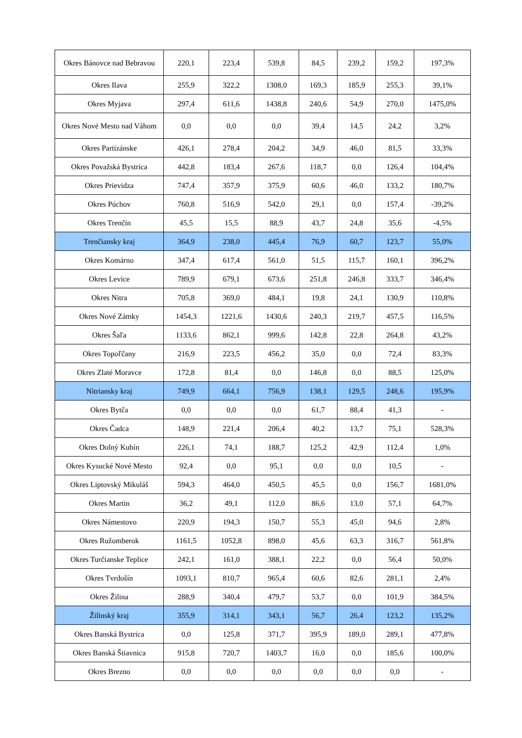| Okres Bánovce nad Bebravou | 220,1 | 223,4 | 539,8 | 84,5 | 239,2 | 159,2 | 197,3% |
| Okres Ilava | 255,9 | 322,2 | 1308,0 | 169,3 | 185,9 | 255,3 | 39,1% |
| Okres Myjava | 297,4 | 611,6 | 1438,8 | 240,6 | 54,9 | 270,0 | 1475,0% |
| Okres Nové Mesto nad Váhom | 0,0 | 0,0 | 0,0 | 39,4 | 14,5 | 24,2 | 3,2% |
| Okres Partizánske | 426,1 | 278,4 | 204,2 | 34,9 | 46,0 | 81,5 | 33,3% |
| Okres Považská Bystrica | 442,8 | 183,4 | 267,6 | 118,7 | 0,0 | 126,4 | 104,4% |
| Okres Prievidza | 747,4 | 357,9 | 375,9 | 60,6 | 46,0 | 133,2 | 180,7% |
| Okres Púchov | 760,8 | 516,9 | 542,0 | 29,1 | 0,0 | 157,4 | -39,2% |
| Okres Trenčín | 45,5 | 15,5 | 88,9 | 43,7 | 24,8 | 35,6 | -4,5% |
| Trenčiansky kraj | 364,9 | 238,0 | 445,4 | 76,9 | 60,7 | 123,7 | 55,0% |
| Okres Komárno | 347,4 | 617,4 | 561,0 | 51,5 | 115,7 | 160,1 | 396,2% |
| Okres Levice | 789,9 | 679,1 | 673,6 | 251,8 | 246,8 | 333,7 | 346,4% |
| Okres Nitra | 705,8 | 369,0 | 484,1 | 19,8 | 24,1 | 130,9 | 110,8% |
| Okres Nové Zámky | 1454,3 | 1221,6 | 1430,6 | 240,3 | 219,7 | 457,5 | 116,5% |
| Okres Šaľa | 1133,6 | 862,1 | 999,6 | 142,8 | 22,8 | 264,8 | 43,2% |
| Okres Topoľčany | 216,9 | 223,5 | 456,2 | 35,0 | 0,0 | 72,4 | 83,3% |
| Okres Zlaté Moravce | 172,8 | 81,4 | 0,0 | 146,8 | 0,0 | 88,5 | 125,0% |
| Nitriansky kraj | 749,9 | 664,1 | 756,9 | 138,1 | 129,5 | 248,6 | 195,9% |
| Okres Bytča | 0,0 | 0,0 | 0,0 | 61,7 | 88,4 | 41,3 | - |
| Okres Čadca | 148,9 | 221,4 | 206,4 | 40,2 | 13,7 | 75,1 | 528,3% |
| Okres Dolný Kubín | 226,1 | 74,1 | 188,7 | 125,2 | 42,9 | 112,4 | 1,0% |
| Okres Kysucké Nové Mesto | 92,4 | 0,0 | 95,1 | 0,0 | 0,0 | 10,5 | - |
| Okres Liptovský Mikuláš | 594,3 | 464,0 | 450,5 | 45,5 | 0,0 | 156,7 | 1681,0% |
| Okres Martin | 36,2 | 49,1 | 112,0 | 86,6 | 13,0 | 57,1 | 64,7% |
| Okres Námestovo | 220,9 | 194,3 | 150,7 | 55,3 | 45,0 | 94,6 | 2,8% |
| Okres Ružomberok | 1161,5 | 1052,8 | 898,0 | 45,6 | 63,3 | 316,7 | 561,8% |
| Okres Turčianske Teplice | 242,1 | 161,0 | 388,1 | 22,2 | 0,0 | 56,4 | 50,0% |
| Okres Tvrdošín | 1093,1 | 810,7 | 965,4 | 60,6 | 82,6 | 281,1 | 2,4% |
| Okres Žilina | 288,9 | 340,4 | 479,7 | 53,7 | 0,0 | 101,9 | 384,5% |
| Žilinský kraj | 355,9 | 314,1 | 343,1 | 56,7 | 26,4 | 123,2 | 135,2% |
| Okres Banská Bystrica | 0,0 | 125,8 | 371,7 | 395,9 | 189,0 | 289,1 | 477,8% |
| Okres Banská Štiavnica | 915,8 | 720,7 | 1403,7 | 16,0 | 0,0 | 185,6 | 100,0% |
| Okres Brezno | 0,0 | 0,0 | 0,0 | 0,0 | 0,0 | 0,0 | - |